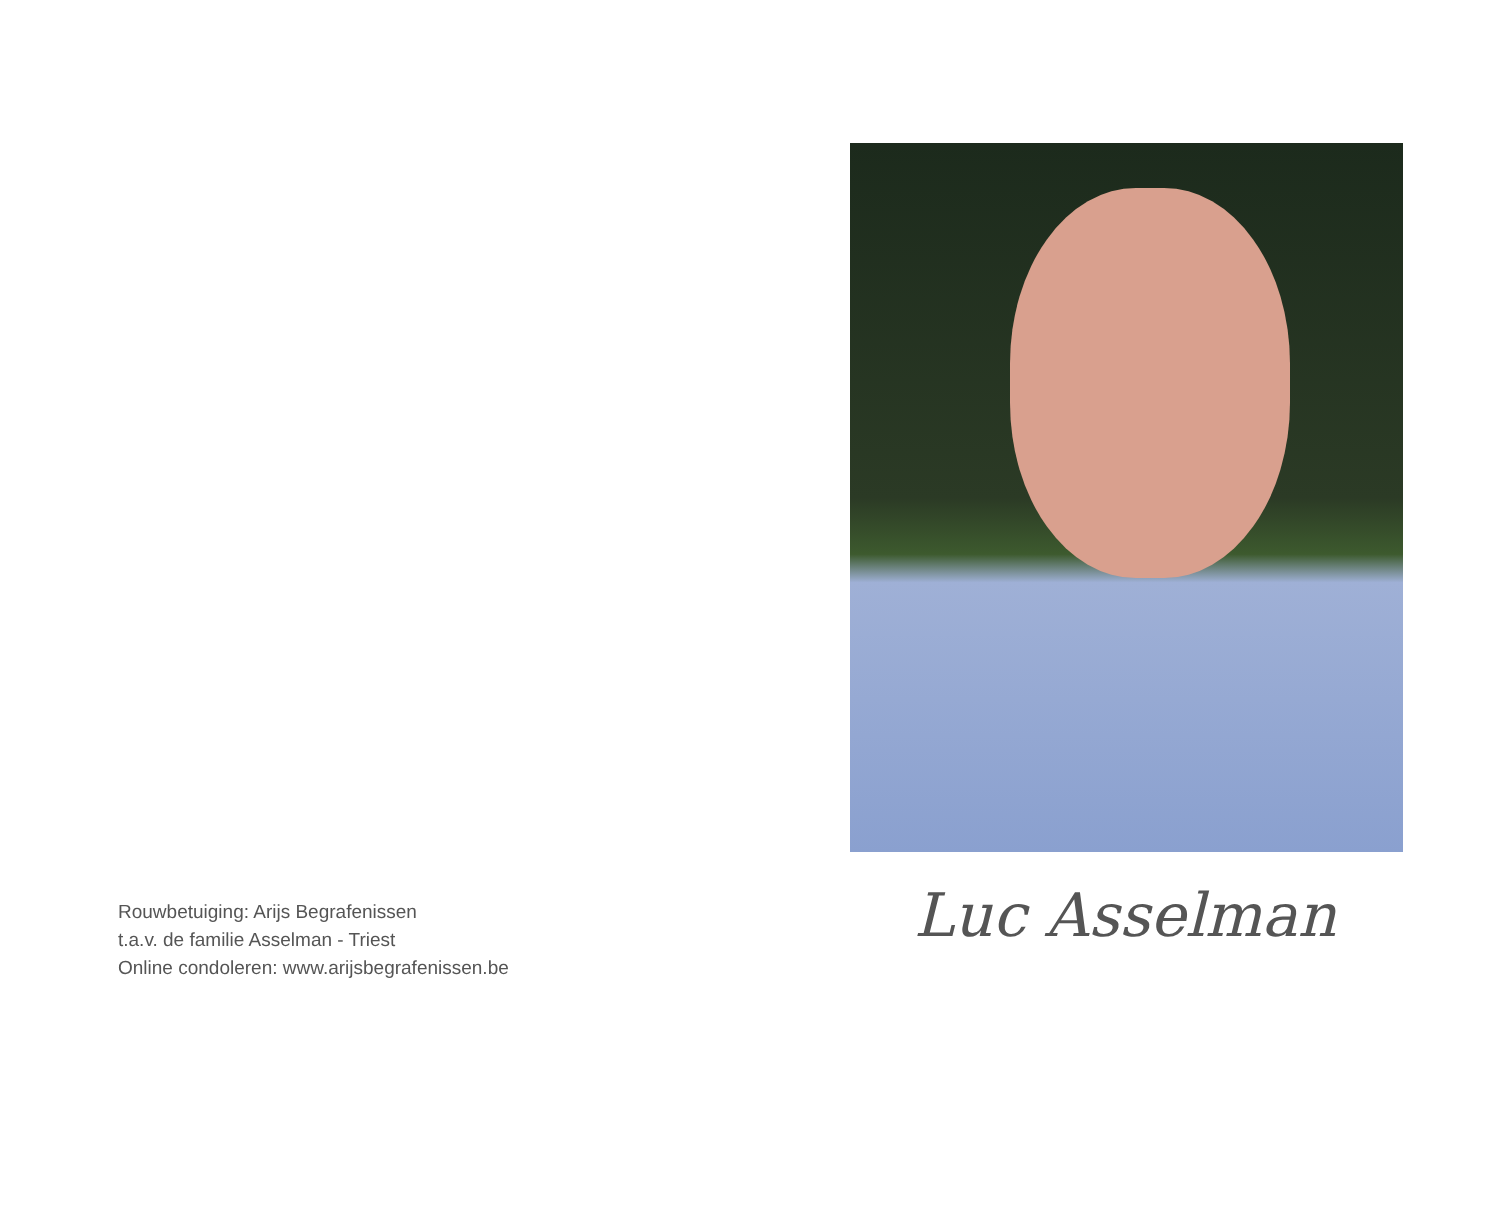Rouwbetuiging: Arijs Begrafenissen
t.a.v. de familie Asselman - Triest
Online condoleren: www.arijsbegrafenissen.be
Luc Asselman